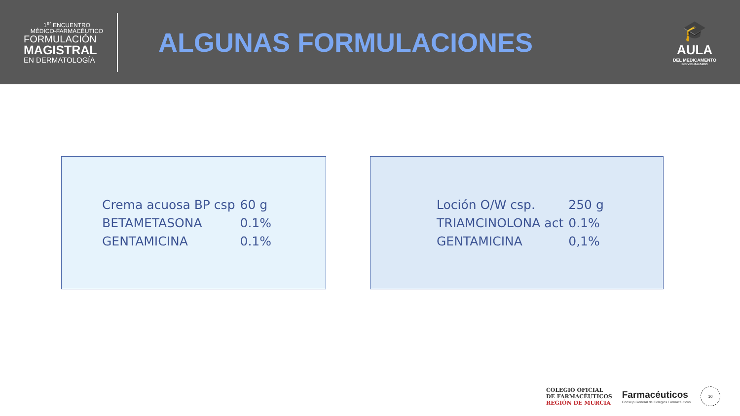1<sup>er</sup> ENCUENTRO
MÉDICO-FARMACÉUTICO
FORMULACIÓN
MAGISTRAL
EN DERMATOLOGÍA
ALGUNAS FORMULACIONES
🎓
AULA
DEL MEDICAMENTO
INDIVIDUALIZADO
| Crema acuosa BP csp | 60 g |
| BETAMETASONA | 0.1% |
| GENTAMICINA | 0.1% |
| Loción O/W csp. | 250 g |
| TRIAMCINOLONA act | 0.1% |
| GENTAMICINA | 0,1% |
COLEGIO OFICIAL
DE FARMACÉUTICOS
REGIÓN DE MURCIA
Farmacéuticos
Consejo General de Colegios Farmacéuticos
10